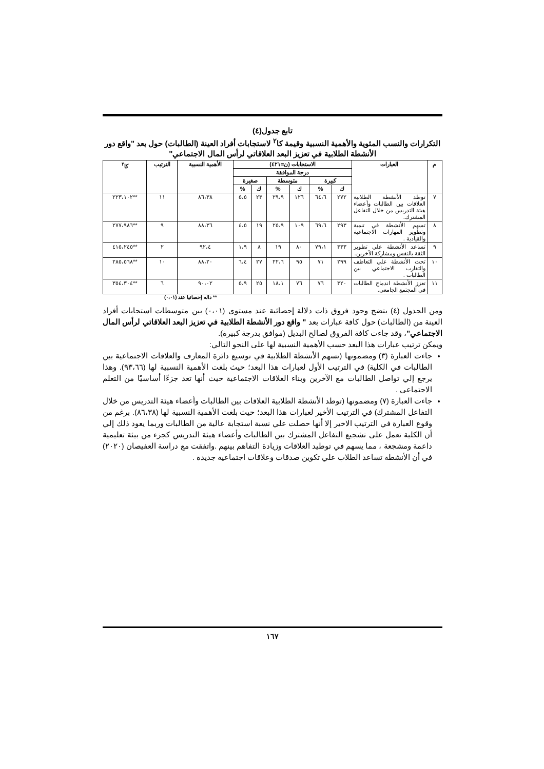تابع جدول(٤)
التكرارات والنسب المئوية والأهمية النسبية وقيمة كا<sup>٢</sup> لاستجابات أفراد العينة (الطالبات) حول بعد "واقع دور الأنشطة الطلابية في تعزيز البعد العلاقاتي لرأس المال الاجتماعي"
| م | العبارات | الاستجابات (ن=٤٢١) | | | | | | الأهمية النسبية | الترتيب | كا<sup>٢</sup> |
| --- | --- | --- | --- | --- | --- | --- | --- | --- | --- | --- |
| | | درجة الموافقة | | | | | | | | |
| | | كبيرة | | متوسطة | | صغيرة | | | | |
| | | ك | % | ك | % | ك | % | | | |
| ٧ | توطد الأنشطة الطلابية العلاقات بين الطالبات وأعضاء هيئة التدريس من خلال التفاعل المشترك. | ٢٧٢ | ٦٤،٦ | ١٢٦ | ٢٩،٩ | ٢٣ | ٥،٥ | ٨٦،٣٨ | ١١ | **٢٢٣،١٠٢ |
| ٨ | تسهم الأنشطة في تنمية وتطوير المهارات الاجتماعية والقيادية . | ٢٩٣ | ٦٩،٦ | ١٠٩ | ٢٥،٩ | ١٩ | ٤،٥ | ٨٨،٣٦ | ٩ | **٢٧٧،٩٨٦ |
| ٩ | تساعد الأنشطة علي تطوير الثقة بالنفس ومشاركة الآخرين. | ٣٣٣ | ٧٩،١ | ٨٠ | ١٩ | ٨ | ١،٩ | ٩٢،٤ | ٢ | **٤١٥،٢٤٥ |
| ١٠ | تحث الأنشطة علي التعاطف والتقارب الاجتماعي بين الطالبات . | ٢٩٩ | ٧١ | ٩٥ | ٢٢،٦ | ٢٧ | ٦،٤ | ٨٨،٢٠ | ١٠ | **٢٨٥،٥٦٨ |
| ١١ | تعزز الأنشطة اندماج الطالبات في المجتمع الجامعي. | ٣٢٠ | ٧٦ | ٧٦ | ١٨،١ | ٢٥ | ٥،٩ | ٩٠،٠٢ | ٦ | **٣٥٤،٣٠٤ |
** داله إحصائيا عند (٠،٠١)
ومن الجدول (٤) يتضح وجود فروق ذات دلالة إحصائية عند مستوى (٠،٠١) بين متوسطات استجابات أفراد العينة من (الطالبات) حول كافة عبارات بعد " واقع دور الأنشطة الطلابية في تعزيز البعد العلاقاتي لرأس المال الاجتماعي"، وقد جاءت كافة الفروق لصالح البديل (موافق بدرجة كبيرة).
ويمكن ترتيب عبارات هذا البعد حسب الأهمية النسبية لها على النحو التالي:
جاءت العبارة (٣) ومضمونها (تسهم الأنشطة الطلابية في توسيع دائرة المعارف والعلاقات الاجتماعية بين الطالبات في الكلية) في الترتيب الأول لعبارات هذا البعد؛ حيث بلغت الأهمية النسبية لها (٩٣،٦٦). وهذا يرجع إلي تواصل الطالبات مع الآخرين وبناء العلاقات الاجتماعية حيث أنها تعد جزءًا أساسيًا من التعلم الاجتماعي .
جاءت العبارة (٧) ومضمونها (توطد الأنشطة الطلابية العلاقات بين الطالبات وأعضاء هيئة التدريس من خلال التفاعل المشترك) في الترتيب الأخير لعبارات هذا البعد؛ حيث بلغت الأهمية النسبية لها (٨٦،٣٨). برغم من وقوع العبارة في الترتيب الاخير إلا أنها حصلت علي نسبة استجابة عالية من الطالبات وربما يعود ذلك إلي أن الكلية تعمل على تشجيع التفاعل المشترك بين الطالبات وأعضاء هيئة التدريس كجزء من بيئة تعليمية داعمة ومشجعة ، مما يسهم في توطيد العلاقات وزيادة التفاهم بينهم .واتفقت مع دراسة العفيصان (٢٠٢٠) في أن الأنشطة تساعد الطلاب علي تكوين صدقات وعلاقات اجتماعية جديدة .
١٦٧